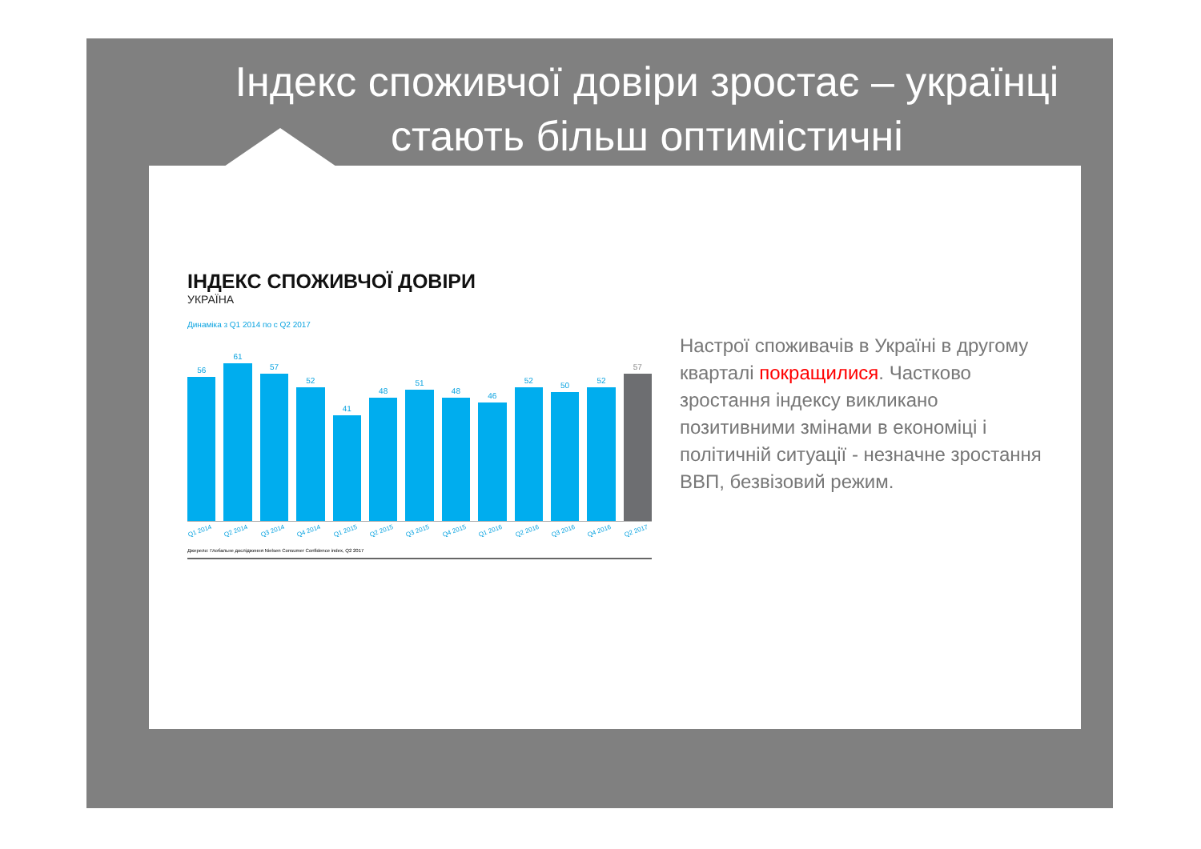Індекс споживчої довіри зростає – українці стають більш оптимістичні
ІНДЕКС СПОЖИВЧОЇ ДОВІРИ
УКРАЇНА
Динаміка з Q1 2014 по с Q2 2017
56
61
57
52
41
48
51
48
46
52
50
52
57
Q1 2014 Q2 2014 Q3 2014 Q4 2014 Q1 2015 Q2 2015 Q3 2015 Q4 2015 Q1 2016 Q2 2016 Q3 2016 Q4 2016 Q2 2017
Джерело: Глобальне дослідження Nielsen Consumer Confidence index, Q2 2017
Настрої споживачів в Україні в другому кварталі покращилися. Частково зростання індексу викликано позитивними змінами в економіці і політичній ситуації - незначне зростання ВВП, безвізовий режим.